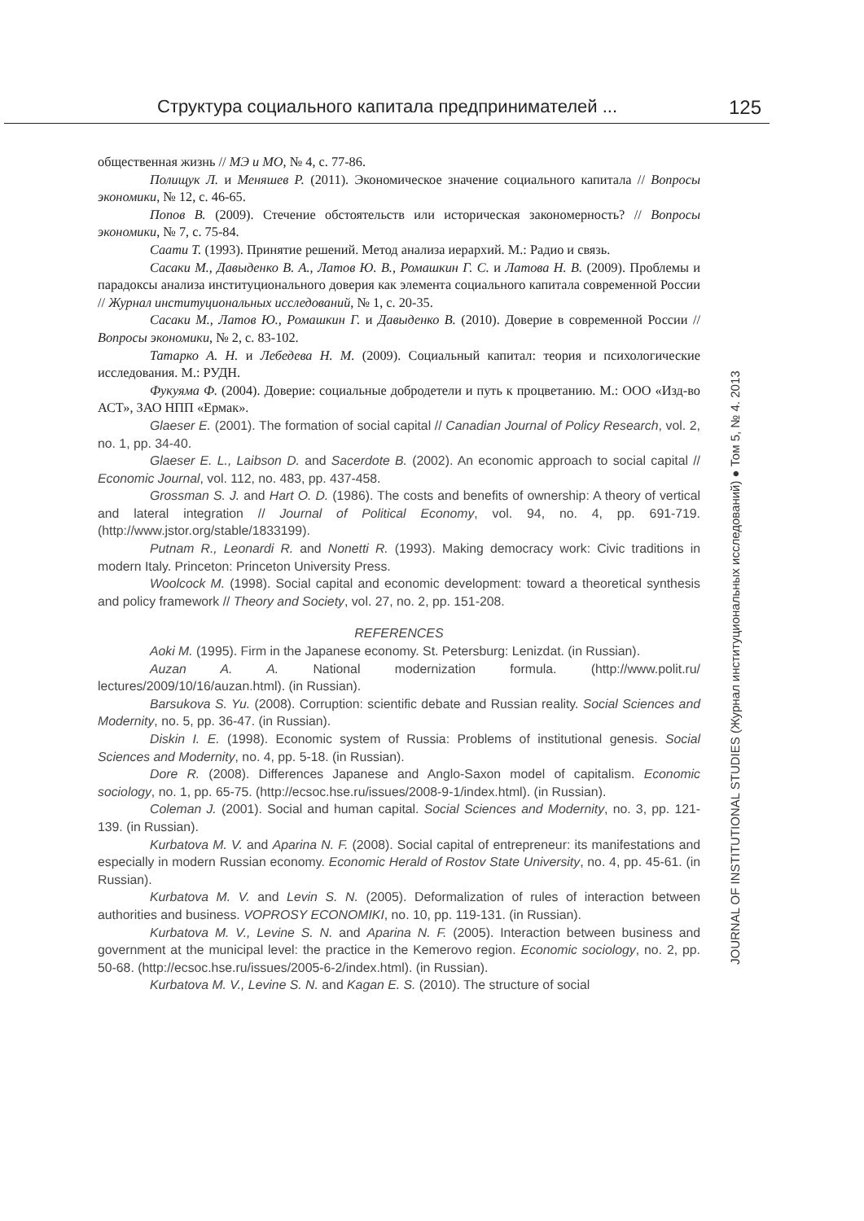Структура социального капитала предпринимателей ... 125
общественная жизнь // МЭ и МО, № 4, с. 77-86.
Полищук Л. и Меняшев Р. (2011). Экономическое значение социального капитала // Вопросы экономики, № 12, с. 46-65.
Попов В. (2009). Стечение обстоятельств или историческая закономерность? // Вопросы экономики, № 7, с. 75-84.
Саати Т. (1993). Принятие решений. Метод анализа иерархий. М.: Радио и связь.
Сасаки М., Давыденко В. А., Латов Ю. В., Ромашкин Г. С. и Латова Н. В. (2009). Проблемы и парадоксы анализа институционального доверия как элемента социального капитала современной России // Журнал институциональных исследований, № 1, с. 20-35.
Сасаки М., Латов Ю., Ромашкин Г. и Давыденко В. (2010). Доверие в современной России // Вопросы экономики, № 2, с. 83-102.
Татарко А. Н. и Лебедева Н. М. (2009). Социальный капитал: теория и психологические исследования. М.: РУДН.
Фукуяма Ф. (2004). Доверие: социальные добродетели и путь к процветанию. М.: ООО «Изд-во АСТ», ЗАО НПП «Ермак».
Glaeser E. (2001). The formation of social capital // Canadian Journal of Policy Research, vol. 2, no. 1, pp. 34-40.
Glaeser E. L., Laibson D. and Sacerdote B. (2002). An economic approach to social capital // Economic Journal, vol. 112, no. 483, pp. 437-458.
Grossman S. J. and Hart O. D. (1986). The costs and benefits of ownership: A theory of vertical and lateral integration // Journal of Political Economy, vol. 94, no. 4, pp. 691-719. (http://www.jstor.org/stable/1833199).
Putnam R., Leonardi R. and Nonetti R. (1993). Making democracy work: Civic traditions in modern Italy. Princeton: Princeton University Press.
Woolcock M. (1998). Social capital and economic development: toward a theoretical synthesis and policy framework // Theory and Society, vol. 27, no. 2, pp. 151-208.
REFERENCES
Aoki M. (1995). Firm in the Japanese economy. St. Petersburg: Lenizdat. (in Russian).
Auzan A. A. National modernization formula. (http://www.polit.ru/ lectures/2009/10/16/auzan.html). (in Russian).
Barsukova S. Yu. (2008). Corruption: scientific debate and Russian reality. Social Sciences and Modernity, no. 5, pp. 36-47. (in Russian).
Diskin I. E. (1998). Economic system of Russia: Problems of institutional genesis. Social Sciences and Modernity, no. 4, pp. 5-18. (in Russian).
Dore R. (2008). Differences Japanese and Anglo-Saxon model of capitalism. Economic sociology, no. 1, pp. 65-75. (http://ecsoc.hse.ru/issues/2008-9-1/index.html). (in Russian).
Coleman J. (2001). Social and human capital. Social Sciences and Modernity, no. 3, pp. 121-139. (in Russian).
Kurbatova M. V. and Aparina N. F. (2008). Social capital of entrepreneur: its manifestations and especially in modern Russian economy. Economic Herald of Rostov State University, no. 4, pp. 45-61. (in Russian).
Kurbatova M. V. and Levin S. N. (2005). Deformalization of rules of interaction between authorities and business. VOPROSY ECONOMIKI, no. 10, pp. 119-131. (in Russian).
Kurbatova M. V., Levine S. N. and Aparina N. F. (2005). Interaction between business and government at the municipal level: the practice in the Kemerovo region. Economic sociology, no. 2, pp. 50-68. (http://ecsoc.hse.ru/issues/2005-6-2/index.html). (in Russian).
Kurbatova M. V., Levine S. N. and Kagan E. S. (2010). The structure of social
JOURNAL OF INSTITUTIONAL STUDIES (Журнал институциональных исследований) ● Том 5, № 4. 2013